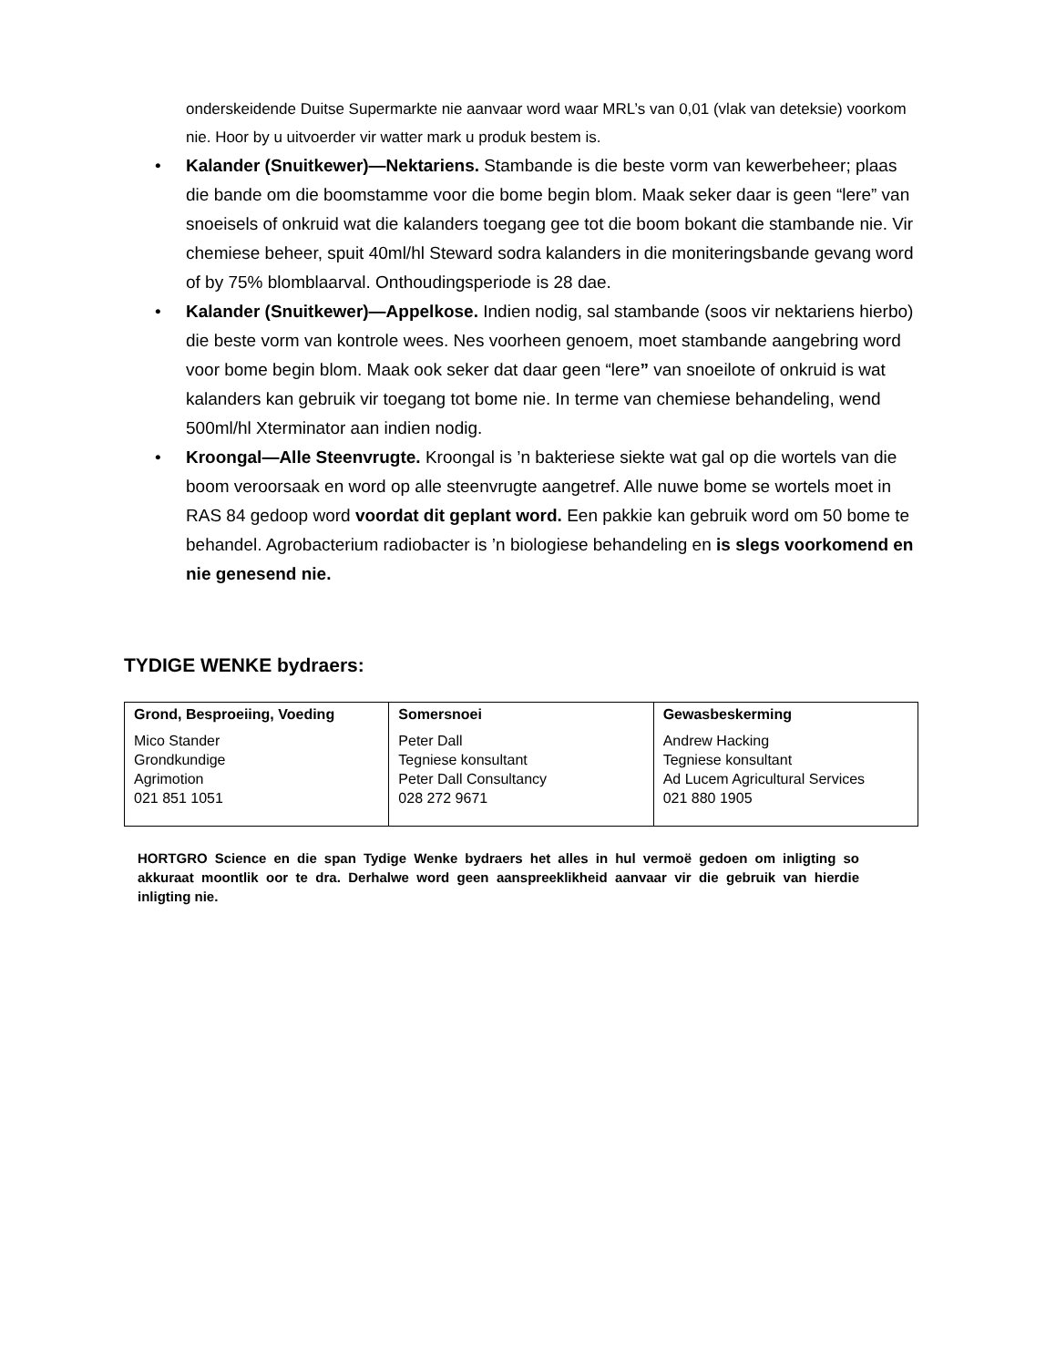onderskeidende Duitse Supermarkte nie aanvaar word waar MRL’s van 0,01 (vlak van deteksie) voorkom nie. Hoor by u uitvoerder vir watter mark u produk bestem is.
• Kalander (Snuitkewer)—Nektariens. Stambande is die beste vorm van kewerbeheer; plaas die bande om die boomstamme voor die bome begin blom. Maak seker daar is geen “lere” van snoeisels of onkruid wat die kalanders toegang gee tot die boom bokant die stambande nie. Vir chemiese beheer, spuit 40ml/hl Steward sodra kalanders in die moniteringsbande gevang word of by 75% blomblaarval. Onthoudingsperiode is 28 dae.
• Kalander (Snuitkewer)—Appelkose. Indien nodig, sal stambande (soos vir nektariens hierbo) die beste vorm van kontrole wees. Nes voorheen genoem, moet stambande aangebring word voor bome begin blom. Maak ook seker dat daar geen “lere” van snoeilote of onkruid is wat kalanders kan gebruik vir toegang tot bome nie. In terme van chemiese behandeling, wend 500ml/hl Xterminator aan indien nodig.
• Kroongal—Alle Steenvrugte. Kroongal is ’n bakteriese siekte wat gal op die wortels van die boom veroorsaak en word op alle steenvrugte aangetref. Alle nuwe bome se wortels moet in RAS 84 gedoop word voordat dit geplant word. Een pakkie kan gebruik word om 50 bome te behandel. Agrobacterium radiobacter is ’n biologiese behandeling en is slegs voorkomend en nie genesend nie.
TYDIGE WENKE bydraers:
| Grond, Besproeiing, Voeding | Somersnoei | Gewasbeskerming |
| --- | --- | --- |
| Mico Stander Grondkundige Agrimotion 021 851 1051 | Peter Dall Tegniese konsultant Peter Dall Consultancy 028 272 9671 | Andrew Hacking Tegniese konsultant Ad Lucem Agricultural Services 021 880 1905 |
HORTGRO Science en die span Tydige Wenke bydraers het alles in hul vermoë gedoen om inligting so akkuraat moontlik oor te dra. Derhalwe word geen aanspreeklikheid aanvaar vir die gebruik van hierdie inligting nie.